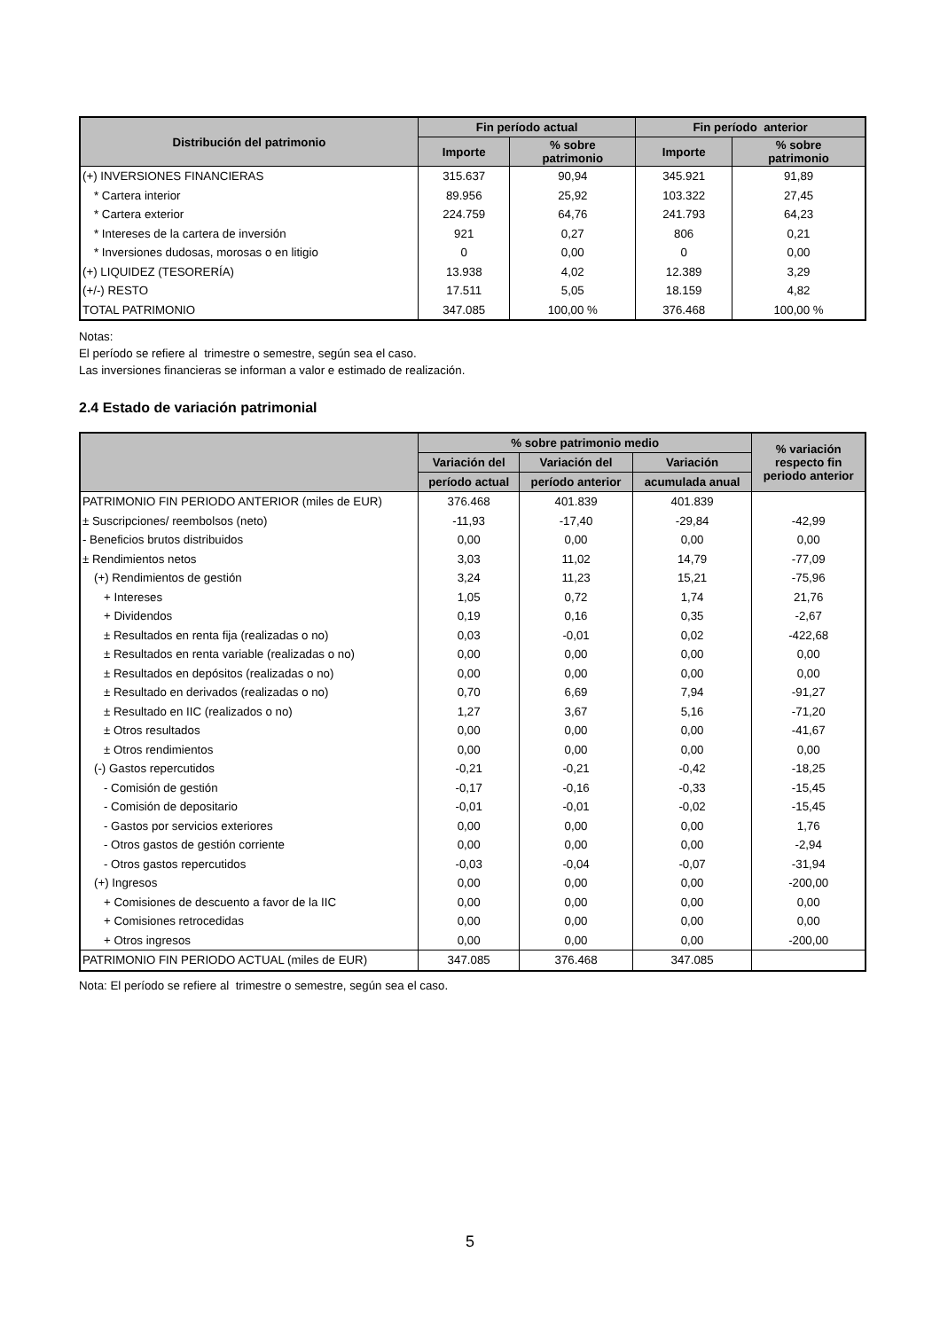| Distribución del patrimonio | Fin período actual | | Fin período anterior | |
| --- | --- | --- | --- | --- |
| | Importe | % sobre patrimonio | Importe | % sobre patrimonio |
| (+) INVERSIONES FINANCIERAS | 315.637 | 90,94 | 345.921 | 91,89 |
| * Cartera interior | 89.956 | 25,92 | 103.322 | 27,45 |
| * Cartera exterior | 224.759 | 64,76 | 241.793 | 64,23 |
| * Intereses de la cartera de inversión | 921 | 0,27 | 806 | 0,21 |
| * Inversiones dudosas, morosas o en litigio | 0 | 0,00 | 0 | 0,00 |
| (+) LIQUIDEZ (TESORERÍA) | 13.938 | 4,02 | 12.389 | 3,29 |
| (+/-) RESTO | 17.511 | 5,05 | 18.159 | 4,82 |
| TOTAL PATRIMONIO | 347.085 | 100,00 % | 376.468 | 100,00 % |
Notas:
El período se refiere al trimestre o semestre, según sea el caso.
Las inversiones financieras se informan a valor e estimado de realización.
2.4 Estado de variación patrimonial
| | % sobre patrimonio medio | | | % variación respecto fin periodo anterior |
| --- | --- | --- | --- | --- |
| | Variación del | Variación del | Variación | |
| | período actual | período anterior | acumulada anual | |
| PATRIMONIO FIN PERIODO ANTERIOR (miles de EUR) | 376.468 | 401.839 | 401.839 | |
| ± Suscripciones/ reembolsos (neto) | -11,93 | -17,40 | -29,84 | -42,99 |
| - Beneficios brutos distribuidos | 0,00 | 0,00 | 0,00 | 0,00 |
| ± Rendimientos netos | 3,03 | 11,02 | 14,79 | -77,09 |
| (+) Rendimientos de gestión | 3,24 | 11,23 | 15,21 | -75,96 |
| + Intereses | 1,05 | 0,72 | 1,74 | 21,76 |
| + Dividendos | 0,19 | 0,16 | 0,35 | -2,67 |
| ± Resultados en renta fija (realizadas o no) | 0,03 | -0,01 | 0,02 | -422,68 |
| ± Resultados en renta variable (realizadas o no) | 0,00 | 0,00 | 0,00 | 0,00 |
| ± Resultados en depósitos (realizadas o no) | 0,00 | 0,00 | 0,00 | 0,00 |
| ± Resultado en derivados (realizadas o no) | 0,70 | 6,69 | 7,94 | -91,27 |
| ± Resultado en IIC (realizados o no) | 1,27 | 3,67 | 5,16 | -71,20 |
| ± Otros resultados | 0,00 | 0,00 | 0,00 | -41,67 |
| ± Otros rendimientos | 0,00 | 0,00 | 0,00 | 0,00 |
| (-) Gastos repercutidos | -0,21 | -0,21 | -0,42 | -18,25 |
| - Comisión de gestión | -0,17 | -0,16 | -0,33 | -15,45 |
| - Comisión de depositario | -0,01 | -0,01 | -0,02 | -15,45 |
| - Gastos por servicios exteriores | 0,00 | 0,00 | 0,00 | 1,76 |
| - Otros gastos de gestión corriente | 0,00 | 0,00 | 0,00 | -2,94 |
| - Otros gastos repercutidos | -0,03 | -0,04 | -0,07 | -31,94 |
| (+) Ingresos | 0,00 | 0,00 | 0,00 | -200,00 |
| + Comisiones de descuento a favor de la IIC | 0,00 | 0,00 | 0,00 | 0,00 |
| + Comisiones retrocedidas | 0,00 | 0,00 | 0,00 | 0,00 |
| + Otros ingresos | 0,00 | 0,00 | 0,00 | -200,00 |
| PATRIMONIO FIN PERIODO ACTUAL (miles de EUR) | 347.085 | 376.468 | 347.085 | |
Nota: El período se refiere al trimestre o semestre, según sea el caso.
5